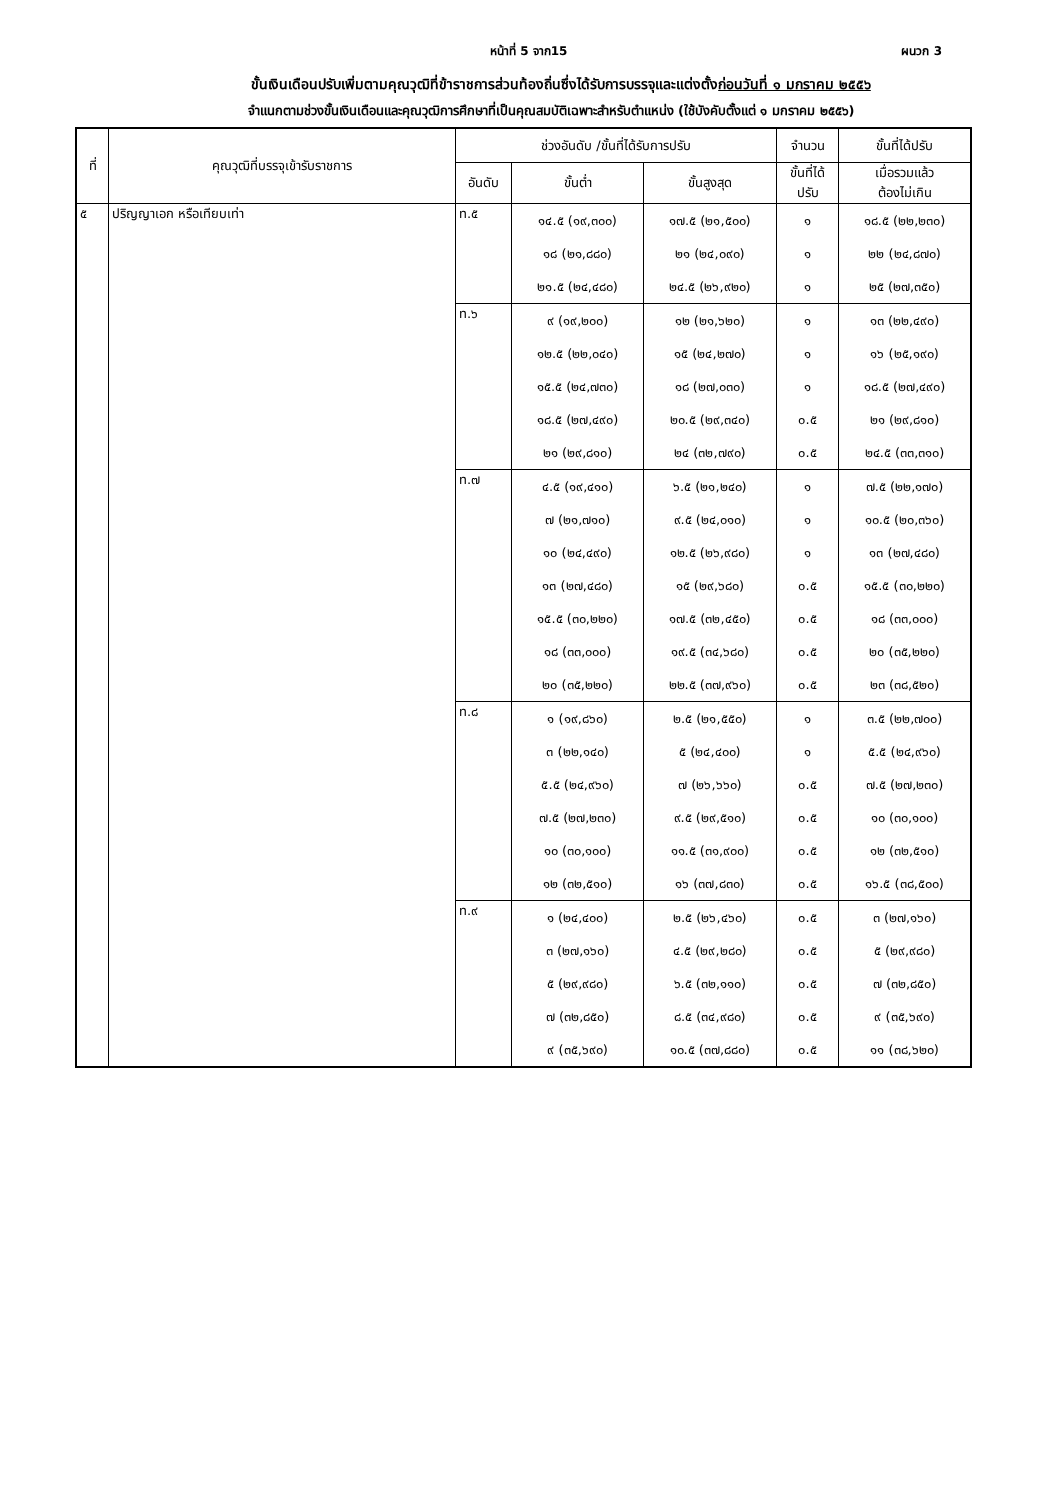หน้าที่ 5 จาก15 ผนวก 3
ขั้นเงินเดือนปรับเพิ่มตามคุณวุฒิที่ข้าราชการส่วนท้องถิ่นซึ่งได้รับการบรรจุและแต่งตั้งก่อนวันที่ ๑ มกราคม ๒๕๕๖
จำแนกตามช่วงขั้นเงินเดือนและคุณวุฒิการศึกษาที่เป็นคุณสมบัติเฉพาะสำหรับตำแหน่ง (ใช้บังคับตั้งแต่ ๑ มกราคม ๒๕๕๖)
| ที่ | คุณวุฒิที่บรรจุเข้ารับราชการ | ช่วงอันดับ /ขั้นที่ได้รับการปรับ | | | จำนวน | ขั้นที่ได้ปรับ |
| --- | --- | --- | --- | --- | --- | --- |
| | | อันดับ | ขั้นต่ำ | ขั้นสูงสุด | ขั้นที่ได้ ปรับ | เมื่อรวมแล้ว ต้องไม่เกิน |
| ๕ | ปริญญาเอก หรือเทียบเท่า | ท.๕ | ๑๔.๕ (๑๙,๓๐๐) | ๑๗.๕ (๒๑,๕๐๐) | ๑ | ๑๘.๕ (๒๒,๒๓๐) |
| | | | ๑๘ (๒๑,๘๘๐) | ๒๑ (๒๔,๐๙๐) | ๑ | ๒๒ (๒๔,๘๗๐) |
| | | | ๒๑.๕ (๒๔,๔๘๐) | ๒๔.๕ (๒๖,๙๒๐) | ๑ | ๒๕ (๒๗,๓๕๐) |
| | | ท.๖ | ๙ (๑๙,๒๐๐) | ๑๒ (๒๑,๖๒๐) | ๑ | ๑๓ (๒๒,๔๙๐) |
| | | | ๑๒.๕ (๒๒,๐๔๐) | ๑๕ (๒๔,๒๗๐) | ๑ | ๑๖ (๒๕,๑๙๐) |
| | | | ๑๕.๕ (๒๔,๗๓๐) | ๑๘ (๒๗,๐๓๐) | ๑ | ๑๘.๕ (๒๗,๔๙๐) |
| | | | ๑๘.๕ (๒๗,๔๙๐) | ๒๐.๕ (๒๙,๓๔๐) | ๐.๕ | ๒๑ (๒๙,๘๑๐) |
| | | | ๒๑ (๒๙,๘๑๐) | ๒๔ (๓๒,๗๙๐) | ๐.๕ | ๒๔.๕ (๓๓,๓๑๐) |
| | | ท.๗ | ๔.๕ (๑๙,๔๑๐) | ๖.๕ (๒๑,๒๔๐) | ๑ | ๗.๕ (๒๒,๑๗๐) |
| | | | ๗ (๒๑,๗๑๐) | ๙.๕ (๒๔,๐๑๐) | ๑ | ๑๐.๕ (๒๐,๓๖๐) |
| | | | ๑๐ (๒๔,๔๙๐) | ๑๒.๕ (๒๖,๙๘๐) | ๑ | ๑๓ (๒๗,๔๘๐) |
| | | | ๑๓ (๒๗,๔๘๐) | ๑๕ (๒๙,๖๘๐) | ๐.๕ | ๑๕.๕ (๓๐,๒๒๐) |
| | | | ๑๕.๕ (๓๐,๒๒๐) | ๑๗.๕ (๓๒,๔๕๐) | ๐.๕ | ๑๘ (๓๓,๐๐๐) |
| | | | ๑๘ (๓๓,๐๐๐) | ๑๙.๕ (๓๔,๖๘๐) | ๐.๕ | ๒๐ (๓๕,๒๒๐) |
| | | | ๒๐ (๓๕,๒๒๐) | ๒๒.๕ (๓๗,๙๖๐) | ๐.๕ | ๒๓ (๓๘,๕๒๐) |
| | | ท.๘ | ๑ (๑๙,๘๖๐) | ๒.๕ (๒๑,๕๕๐) | ๑ | ๓.๕ (๒๒,๗๐๐) |
| | | | ๓ (๒๒,๑๔๐) | ๕ (๒๔,๔๐๐) | ๑ | ๕.๕ (๒๔,๙๖๐) |
| | | | ๕.๕ (๒๔,๙๖๐) | ๗ (๒๖,๖๖๐) | ๐.๕ | ๗.๕ (๒๗,๒๓๐) |
| | | | ๗.๕ (๒๗,๒๓๐) | ๙.๕ (๒๙,๕๑๐) | ๐.๕ | ๑๐ (๓๐,๑๐๐) |
| | | | ๑๐ (๓๐,๑๐๐) | ๑๑.๕ (๓๑,๙๐๐) | ๐.๕ | ๑๒ (๓๒,๕๑๐) |
| | | | ๑๒ (๓๒,๕๑๐) | ๑๖ (๓๗,๘๓๐) | ๐.๕ | ๑๖.๕ (๓๘,๕๐๐) |
| | | ท.๙ | ๑ (๒๔,๔๐๐) | ๒.๕ (๒๖,๔๖๐) | ๐.๕ | ๓ (๒๗,๑๖๐) |
| | | | ๓ (๒๗,๑๖๐) | ๔.๕ (๒๙,๒๘๐) | ๐.๕ | ๕ (๒๙,๙๘๐) |
| | | | ๕ (๒๙,๙๘๐) | ๖.๕ (๓๒,๑๑๐) | ๐.๕ | ๗ (๓๒,๘๕๐) |
| | | | ๗ (๓๒,๘๕๐) | ๘.๕ (๓๔,๙๘๐) | ๐.๕ | ๙ (๓๕,๖๙๐) |
| | | | ๙ (๓๕,๖๙๐) | ๑๐.๕ (๓๗,๘๘๐) | ๐.๕ | ๑๑ (๓๘,๖๒๐) |